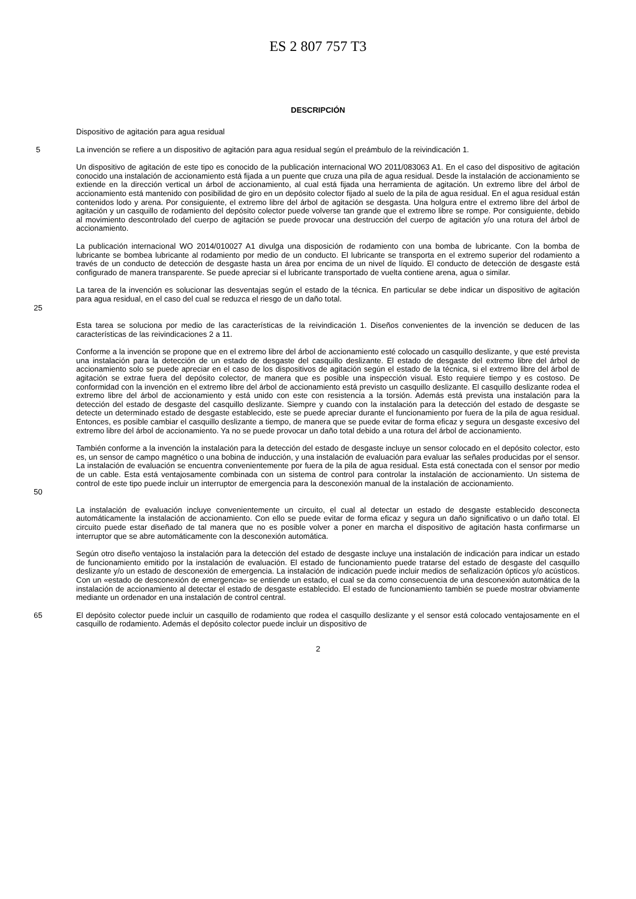ES 2 807 757 T3
DESCRIPCIÓN
Dispositivo de agitación para agua residual
5 La invención se refiere a un dispositivo de agitación para agua residual según el preámbulo de la reivindicación 1.
Un dispositivo de agitación de este tipo es conocido de la publicación internacional WO 2011/083063 A1. En el caso del dispositivo de agitación conocido una instalación de accionamiento está fijada a un puente que cruza una pila de agua residual. Desde la instalación de accionamiento se extiende en la dirección vertical un árbol de accionamiento, al cual está fijada una herramienta de agitación. Un extremo libre del árbol de accionamiento está mantenido con posibilidad de giro en un depósito colector fijado al suelo de la pila de agua residual. En el agua residual están contenidos lodo y arena. Por consiguiente, el extremo libre del árbol de agitación se desgasta. Una holgura entre el extremo libre del árbol de agitación y un casquillo de rodamiento del depósito colector puede volverse tan grande que el extremo libre se rompe. Por consiguiente, debido al movimiento descontrolado del cuerpo de agitación se puede provocar una destrucción del cuerpo de agitación y/o una rotura del árbol de accionamiento.
La publicación internacional WO 2014/010027 A1 divulga una disposición de rodamiento con una bomba de lubricante. Con la bomba de lubricante se bombea lubricante al rodamiento por medio de un conducto. El lubricante se transporta en el extremo superior del rodamiento a través de un conducto de detección de desgaste hasta un área por encima de un nivel de líquido. El conducto de detección de desgaste está configurado de manera transparente. Se puede apreciar si el lubricante transportado de vuelta contiene arena, agua o similar.
La tarea de la invención es solucionar las desventajas según el estado de la técnica. En particular se debe indicar un dispositivo de agitación para agua residual, en el caso del cual se reduzca el riesgo de un daño total.
25
Esta tarea se soluciona por medio de las características de la reivindicación 1. Diseños convenientes de la invención se deducen de las características de las reivindicaciones 2 a 11.
Conforme a la invención se propone que en el extremo libre del árbol de accionamiento esté colocado un casquillo deslizante, y que esté prevista una instalación para la detección de un estado de desgaste del casquillo deslizante. El estado de desgaste del extremo libre del árbol de accionamiento solo se puede apreciar en el caso de los dispositivos de agitación según el estado de la técnica, si el extremo libre del árbol de agitación se extrae fuera del depósito colector, de manera que es posible una inspección visual. Esto requiere tiempo y es costoso. De conformidad con la invención en el extremo libre del árbol de accionamiento está previsto un casquillo deslizante. El casquillo deslizante rodea el extremo libre del árbol de accionamiento y está unido con este con resistencia a la torsión. Además está prevista una instalación para la detección del estado de desgaste del casquillo deslizante. Siempre y cuando con la instalación para la detección del estado de desgaste se detecte un determinado estado de desgaste establecido, este se puede apreciar durante el funcionamiento por fuera de la pila de agua residual. Entonces, es posible cambiar el casquillo deslizante a tiempo, de manera que se puede evitar de forma eficaz y segura un desgaste excesivo del extremo libre del árbol de accionamiento. Ya no se puede provocar un daño total debido a una rotura del árbol de accionamiento.
También conforme a la invención la instalación para la detección del estado de desgaste incluye un sensor colocado en el depósito colector, esto es, un sensor de campo magnético o una bobina de inducción, y una instalación de evaluación para evaluar las señales producidas por el sensor. La instalación de evaluación se encuentra convenientemente por fuera de la pila de agua residual. Esta está conectada con el sensor por medio de un cable. Esta está ventajosamente combinada con un sistema de control para controlar la instalación de accionamiento. Un sistema de control de este tipo puede incluir un interruptor de emergencia para la desconexión manual de la instalación de accionamiento.
50
La instalación de evaluación incluye convenientemente un circuito, el cual al detectar un estado de desgaste establecido desconecta automáticamente la instalación de accionamiento. Con ello se puede evitar de forma eficaz y segura un daño significativo o un daño total. El circuito puede estar diseñado de tal manera que no es posible volver a poner en marcha el dispositivo de agitación hasta confirmarse un interruptor que se abre automáticamente con la desconexión automática.
Según otro diseño ventajoso la instalación para la detección del estado de desgaste incluye una instalación de indicación para indicar un estado de funcionamiento emitido por la instalación de evaluación. El estado de funcionamiento puede tratarse del estado de desgaste del casquillo deslizante y/o un estado de desconexión de emergencia. La instalación de indicación puede incluir medios de señalización ópticos y/o acústicos. Con un «estado de desconexión de emergencia» se entiende un estado, el cual se da como consecuencia de una desconexión automática de la instalación de accionamiento al detectar el estado de desgaste establecido. El estado de funcionamiento también se puede mostrar obviamente mediante un ordenador en una instalación de control central.
65 El depósito colector puede incluir un casquillo de rodamiento que rodea el casquillo deslizante y el sensor está colocado ventajosamente en el casquillo de rodamiento. Además el depósito colector puede incluir un dispositivo de
2